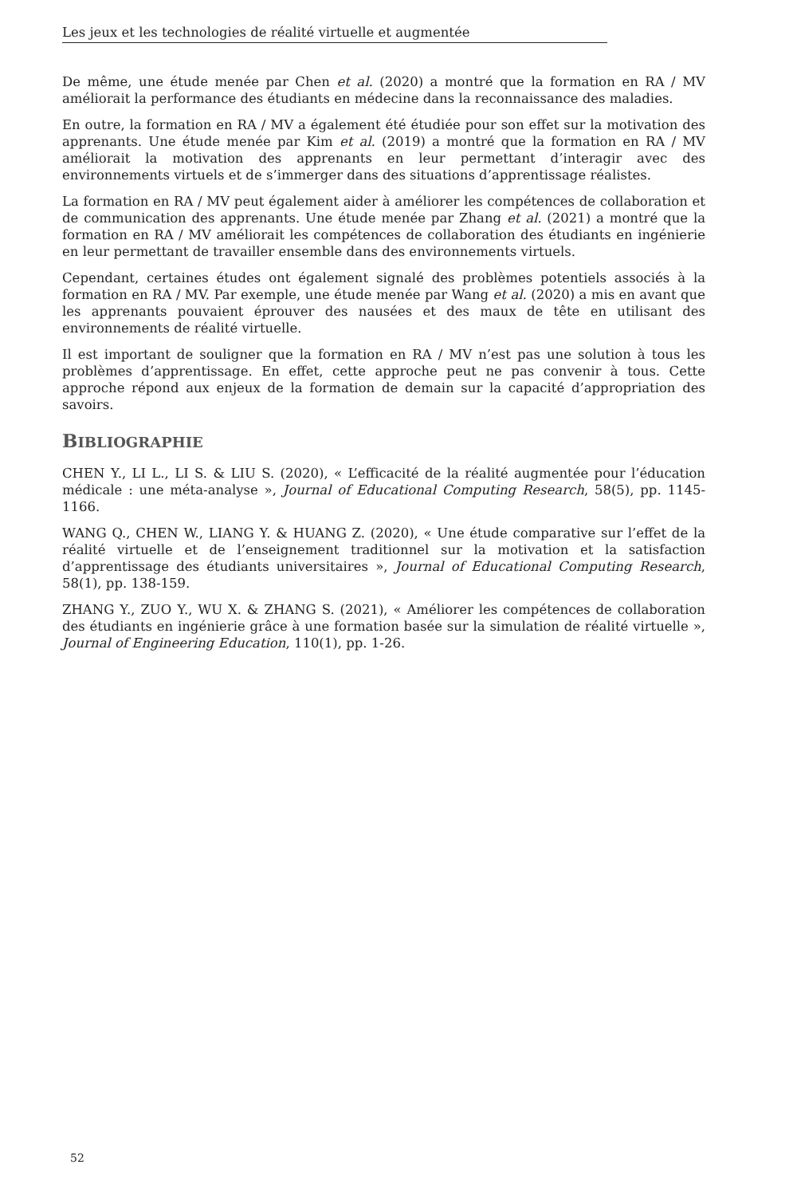Les jeux et les technologies de réalité virtuelle et augmentée
De même, une étude menée par Chen et al. (2020) a montré que la formation en RA / MV améliorait la performance des étudiants en médecine dans la reconnaissance des maladies.
En outre, la formation en RA / MV a également été étudiée pour son effet sur la motivation des apprenants. Une étude menée par Kim et al. (2019) a montré que la formation en RA / MV améliorait la motivation des apprenants en leur permettant d’interagir avec des environnements virtuels et de s’immerger dans des situations d’apprentissage réalistes.
La formation en RA / MV peut également aider à améliorer les compétences de collaboration et de communication des apprenants. Une étude menée par Zhang et al. (2021) a montré que la formation en RA / MV améliorait les compétences de collaboration des étudiants en ingénierie en leur permettant de travailler ensemble dans des environnements virtuels.
Cependant, certaines études ont également signalé des problèmes potentiels associés à la formation en RA / MV. Par exemple, une étude menée par Wang et al. (2020) a mis en avant que les apprenants pouvaient éprouver des nausées et des maux de tête en utilisant des environnements de réalité virtuelle.
Il est important de souligner que la formation en RA / MV n’est pas une solution à tous les problèmes d’apprentissage. En effet, cette approche peut ne pas convenir à tous. Cette approche répond aux enjeux de la formation de demain sur la capacité d’appropriation des savoirs.
BIBLIOGRAPHIE
CHEN Y., LI L., LI S. & LIU S. (2020), « L’efficacité de la réalité augmentée pour l’éducation médicale : une méta-analyse », Journal of Educational Computing Research, 58(5), pp. 1145-1166.
WANG Q., CHEN W., LIANG Y. & HUANG Z. (2020), « Une étude comparative sur l’effet de la réalité virtuelle et de l’enseignement traditionnel sur la motivation et la satisfaction d’apprentissage des étudiants universitaires », Journal of Educational Computing Research, 58(1), pp. 138-159.
ZHANG Y., ZUO Y., WU X. & ZHANG S. (2021), « Améliorer les compétences de collaboration des étudiants en ingénierie grâce à une formation basée sur la simulation de réalité virtuelle », Journal of Engineering Education, 110(1), pp. 1-26.
52